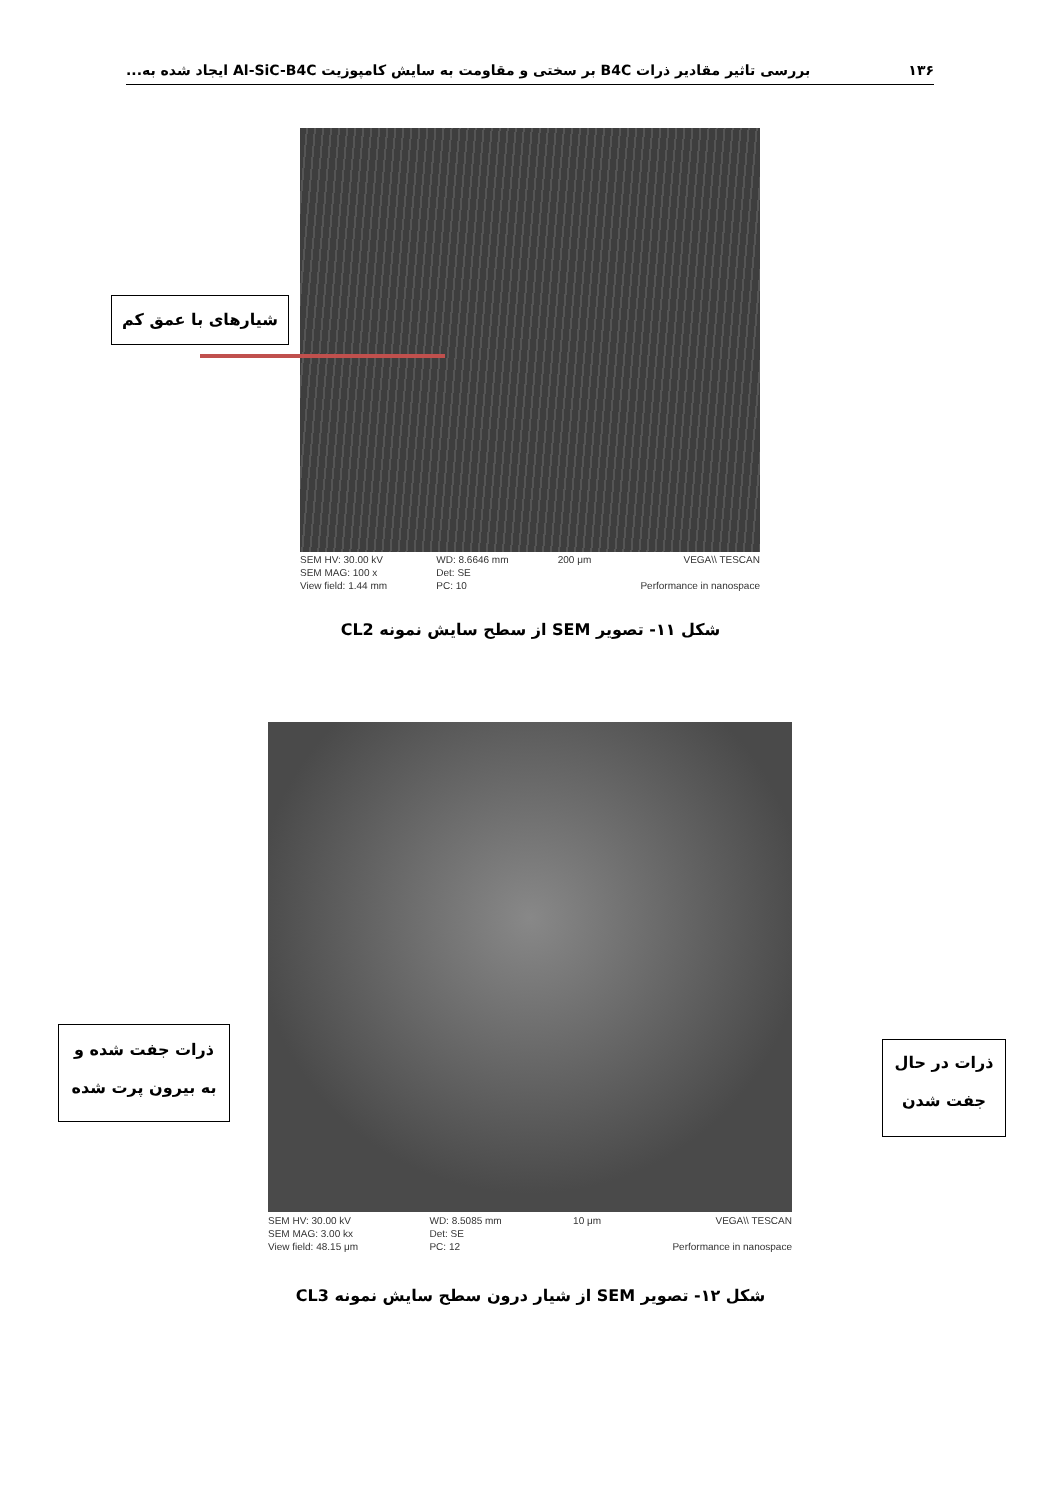۱۳۶ بررسی تاثیر مقادیر ذرات B4C بر سختی و مقاومت به سایش کامپوزیت Al-SiC-B4C ایجاد شده به...
شیارهای با عمق کم
SEM HV: 30.00 kV
SEM MAG: 100 x
View field: 1.44 mm
WD: 8.6646 mm
Det: SE
PC: 10
200 μm VEGA\\ TESCAN
Performance in nanospace
شکل ۱۱- تصویر SEM از سطح سایش نمونه CL2
ذرات جفت شده و
به بیرون پرت شده
ذرات در حال
جفت شدن
SEM HV: 30.00 kV
SEM MAG: 3.00 kx
View field: 48.15 μm
WD: 8.5085 mm
Det: SE
PC: 12
10 μm VEGA\\ TESCAN
Performance in nanospace
شکل ۱۲- تصویر SEM از شیار درون سطح سایش نمونه CL3